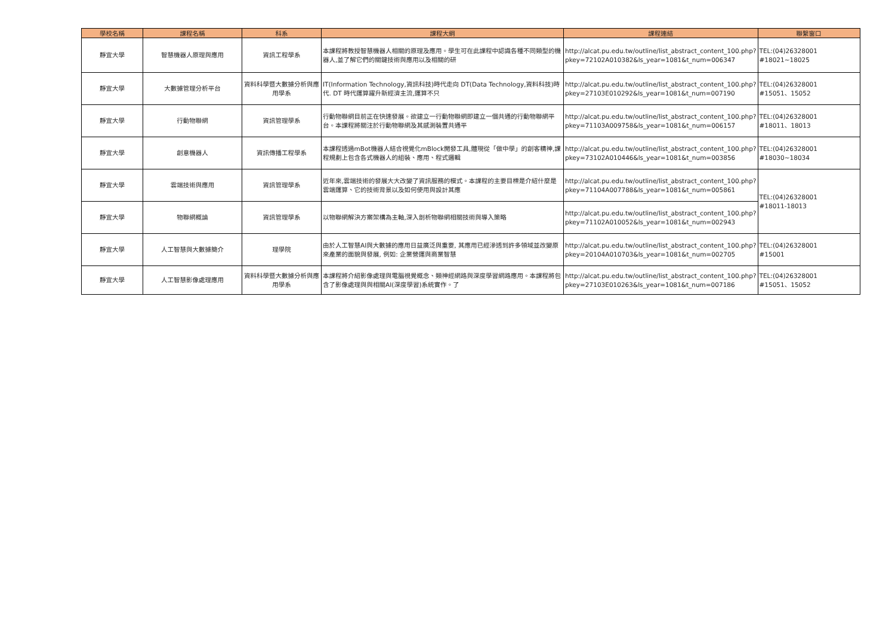| 學校名稱 | 課程名稱 | 科系 | 課程大綱 | 課程連結 | 聯繫窗口 |
| --- | --- | --- | --- | --- | --- |
| 靜宜大學 | 智慧機器人原理與應用 | 資訊工程學系 | 本課程將教授智慧機器人相關的原理及應用。學生可在此課程中認識各種不同類型的機器人,並了解它們的關鍵技術與應用以及相關的研 | http://alcat.pu.edu.tw/outline/list_abstract_content_100.php?pkey=72102A010382&ls_year=1081&t_num=006347 | TEL:(04)26328001 #18021~18025 |
| 靜宜大學 | 大數據管理分析平台 | 資料科學暨大數據分析與應用學系 | IT(Information Technology,資訊科技)時代走向 DT(Data Technology,資料科技)時代. DT 時代運算躍升新經濟主流,運算不只 | http://alcat.pu.edu.tw/outline/list_abstract_content_100.php?pkey=27103E010292&ls_year=1081&t_num=007190 | TEL:(04)26328001 #15051、15052 |
| 靜宜大學 | 行動物聯網 | 資訊管理學系 | 行動物聯網目前正在快速發展。欲建立一行動物聯網即建立一個共通的行動物聯網平台。本課程將關注於行動物聯網及其感測裝置共通平 | http://alcat.pu.edu.tw/outline/list_abstract_content_100.php?pkey=71103A009758&ls_year=1081&t_num=006157 | TEL:(04)26328001 #18011、18013 |
| 靜宜大學 | 創意機器人 | 資訊傳播工程學系 | 本課程透過mBot機器人結合視覺化mBlock開發工具,體現從「做中學」的創客精神,課程規劃上包含各式機器人的組裝、應用、程式邏輯 | http://alcat.pu.edu.tw/outline/list_abstract_content_100.php?pkey=73102A010446&ls_year=1081&t_num=003856 | TEL:(04)26328001 #18030~18034 |
| 靜宜大學 | 雲端技術與應用 | 資訊管理學系 | 近年來,雲端技術的發展大大改變了資訊服務的模式。本課程的主要目標是介紹什麼是雲端運算、它的技術背景以及如何使用與設計其應 | http://alcat.pu.edu.tw/outline/list_abstract_content_100.php?pkey=71104A007788&ls_year=1081&t_num=005861 | TEL:(04)26328001 #18011-18013 |
| 靜宜大學 | 物聯網概論 | 資訊管理學系 | 以物聯網解決方案架構為主軸,深入剖析物聯網相關技術與導入策略 | http://alcat.pu.edu.tw/outline/list_abstract_content_100.php?pkey=71102A010052&ls_year=1081&t_num=002943 | |
| 靜宜大學 | 人工智慧與大數據簡介 | 理學院 | 由於人工智慧AI與大數據的應用日益廣泛與重要, 其應用已經滲透到許多領域並改變原來產業的面貌與發展, 例如: 企業營運與商業智慧 | http://alcat.pu.edu.tw/outline/list_abstract_content_100.php?pkey=20104A010703&ls_year=1081&t_num=002705 | TEL:(04)26328001 #15001 |
| 靜宜大學 | 人工智慧影像處理應用 | 資料科學暨大數據分析與應用學系 | 本課程將介紹影像處理與電腦視覺概念、類神經網路與深度學習網路應用。本課程將包含了影像處理與與相關AI(深度學習)系統實作。了 | http://alcat.pu.edu.tw/outline/list_abstract_content_100.php?pkey=27103E010263&ls_year=1081&t_num=007186 | TEL:(04)26328001 #15051、15052 |